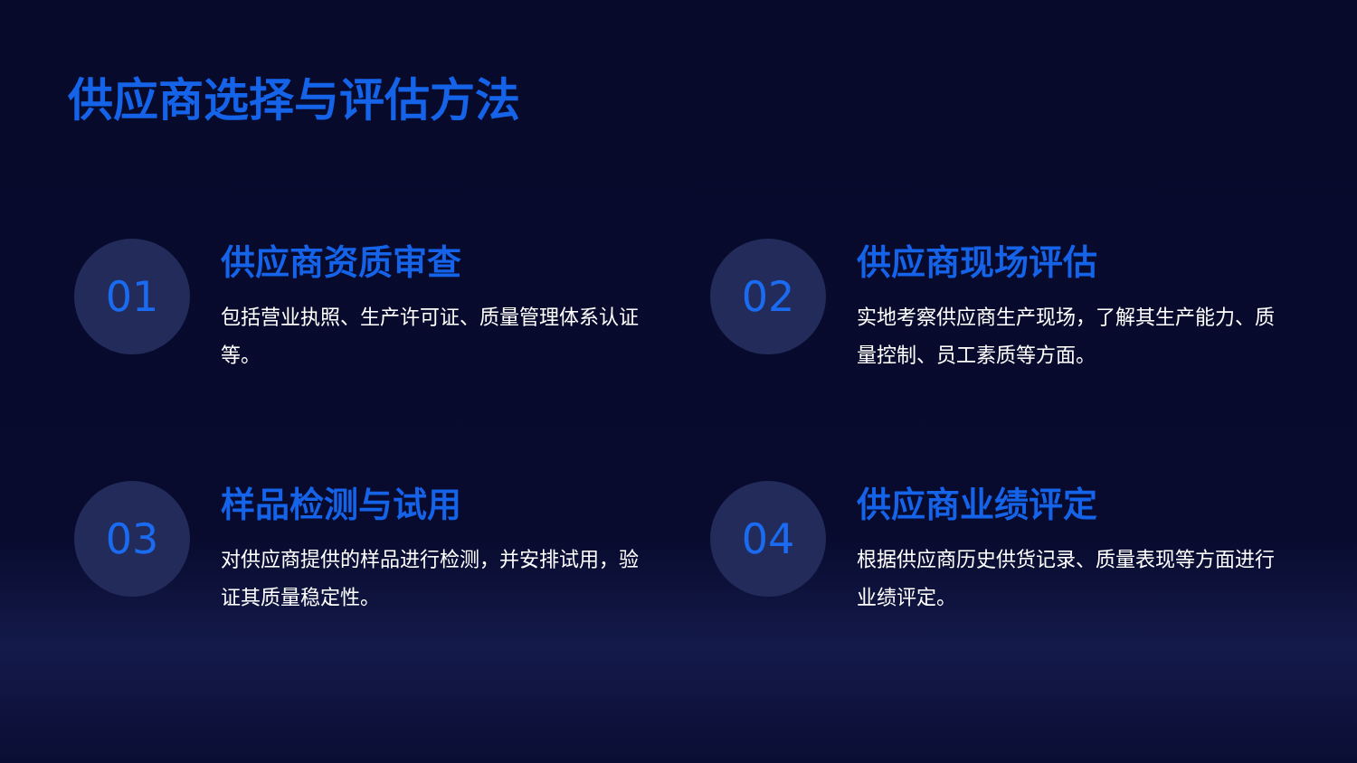供应商选择与评估方法
01
供应商资质审查
包括营业执照、生产许可证、质量管理体系认证等。
02
供应商现场评估
实地考察供应商生产现场，了解其生产能力、质量控制、员工素质等方面。
03
样品检测与试用
对供应商提供的样品进行检测，并安排试用，验证其质量稳定性。
04
供应商业绩评定
根据供应商历史供货记录、质量表现等方面进行业绩评定。